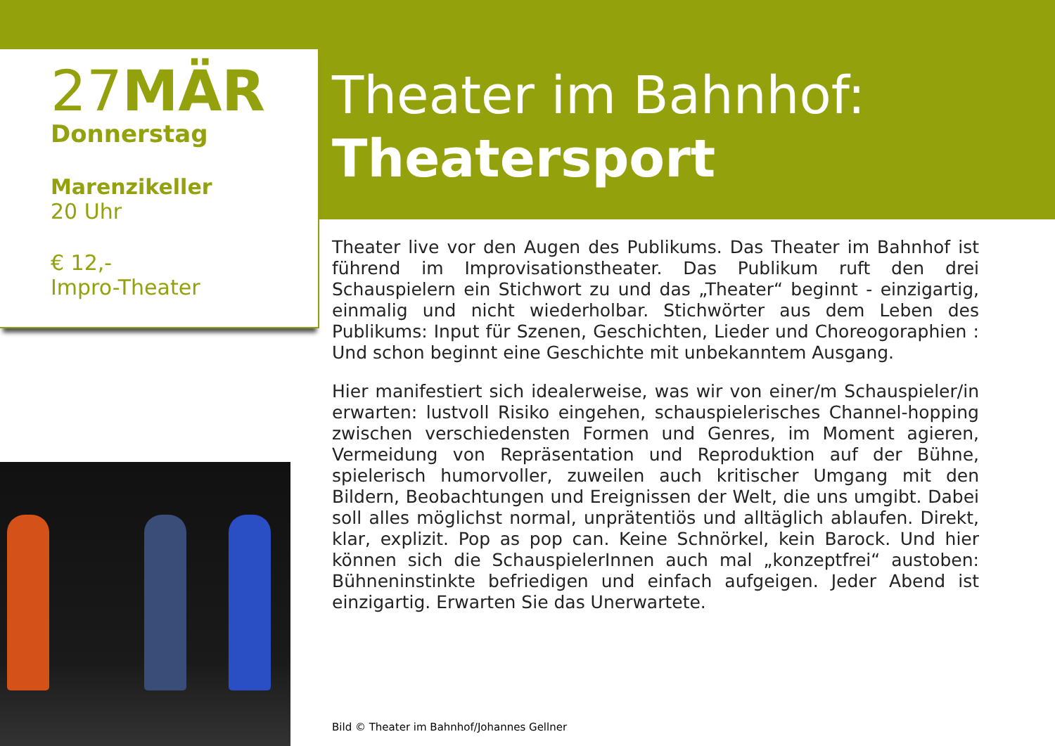27MÄR
Donnerstag
Marenzikeller
20 Uhr
€ 12,-
Impro-Theater
Theater im Bahnhof:
Theatersport
Theater live vor den Augen des Publikums. Das Theater im Bahnhof ist führend im Improvisationstheater. Das Publikum ruft den drei Schauspielern ein Stichwort zu und das „Theater“ beginnt - einzigartig, einmalig und nicht wiederholbar. Stichwörter aus dem Leben des Publikums: Input für Szenen, Geschichten, Lieder und Choreogoraphien : Und schon beginnt eine Geschichte mit unbekanntem Ausgang.
Hier manifestiert sich idealerweise, was wir von einer/m Schauspieler/in erwarten: lustvoll Risiko eingehen, schauspielerisches Channel-hopping zwischen verschiedensten Formen und Genres, im Moment agieren, Vermeidung von Repräsentation und Reproduktion auf der Bühne, spielerisch humorvoller, zuweilen auch kritischer Umgang mit den Bildern, Beobachtungen und Ereignissen der Welt, die uns umgibt. Dabei soll alles möglichst normal, unprätentiös und alltäglich ablaufen. Direkt, klar, explizit. Pop as pop can. Keine Schnörkel, kein Barock. Und hier können sich die SchauspielerInnen auch mal „konzeptfrei“ austoben: Bühneninstinkte befriedigen und einfach aufgeigen. Jeder Abend ist einzigartig. Erwarten Sie das Unerwartete.
Bild © Theater im Bahnhof/Johannes Gellner